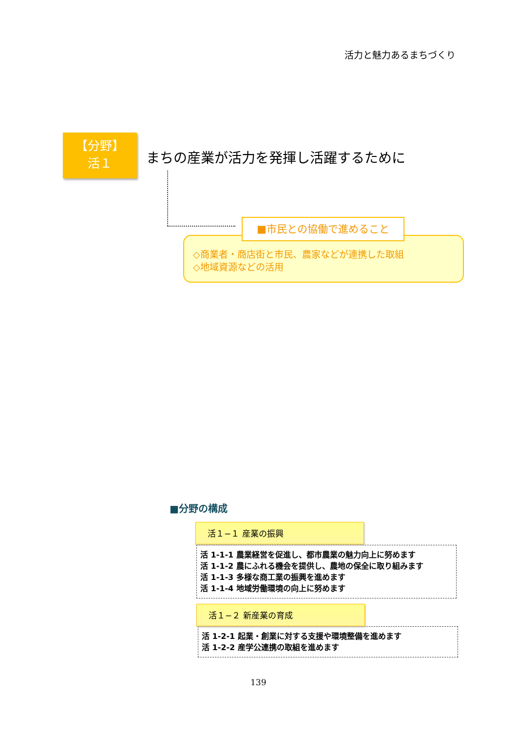活力と魅力あるまちづくり
【分野】
活１
まちの産業が活力を発揮し活躍するために
■市民との協働で進めること
◇商業者・商店街と市民、農家などが連携した取組
◇地域資源などの活用
■分野の構成
活１−１ 産業の振興
活 1-1-1 農業経営を促進し、都市農業の魅力向上に努めます
活 1-1-2 農にふれる機会を提供し、農地の保全に取り組みます
活 1-1-3 多様な商工業の振興を進めます
活 1-1-4 地域労働環境の向上に努めます
活１−２ 新産業の育成
活 1-2-1 起業・創業に対する支援や環境整備を進めます
活 1-2-2 産学公連携の取組を進めます
139